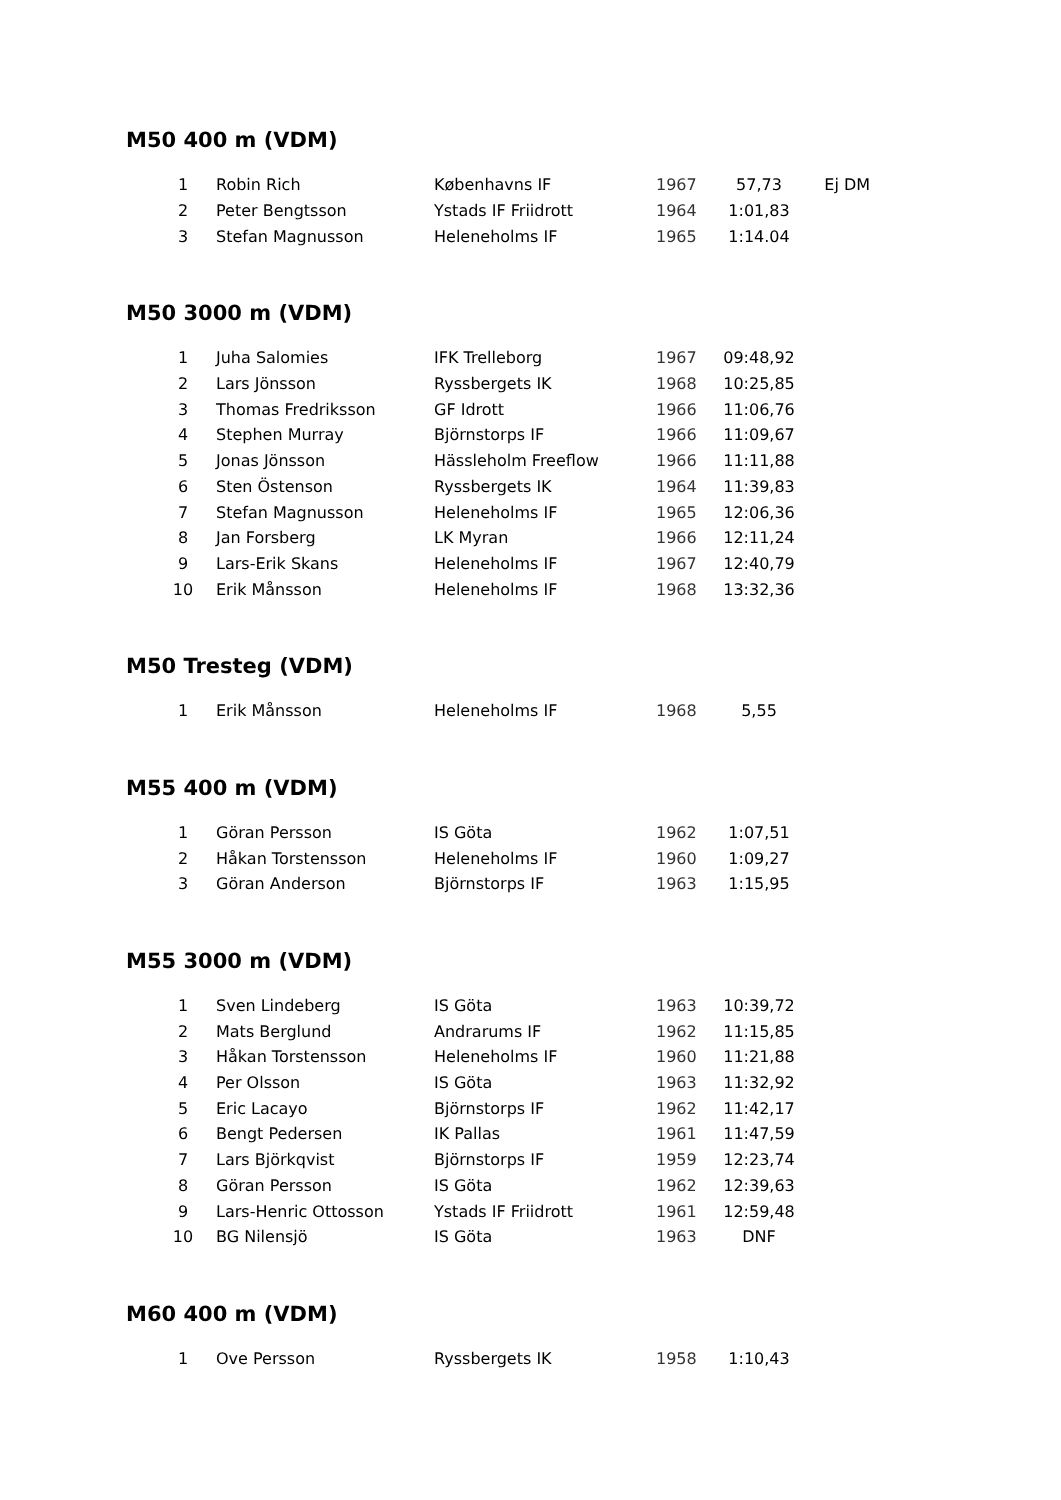M50 400 m (VDM)
| 1 | Robin Rich | Københavns IF | 1967 | 57,73 | Ej DM |
| 2 | Peter Bengtsson | Ystads IF Friidrott | 1964 | 1:01,83 | |
| 3 | Stefan Magnusson | Heleneholms IF | 1965 | 1:14.04 | |
M50 3000 m (VDM)
| 1 | Juha Salomies | IFK Trelleborg | 1967 | 09:48,92 |
| 2 | Lars Jönsson | Ryssbergets IK | 1968 | 10:25,85 |
| 3 | Thomas Fredriksson | GF Idrott | 1966 | 11:06,76 |
| 4 | Stephen Murray | Björnstorps IF | 1966 | 11:09,67 |
| 5 | Jonas Jönsson | Hässleholm Freeflow | 1966 | 11:11,88 |
| 6 | Sten Östenson | Ryssbergets IK | 1964 | 11:39,83 |
| 7 | Stefan Magnusson | Heleneholms IF | 1965 | 12:06,36 |
| 8 | Jan Forsberg | LK Myran | 1966 | 12:11,24 |
| 9 | Lars-Erik Skans | Heleneholms IF | 1967 | 12:40,79 |
| 10 | Erik Månsson | Heleneholms IF | 1968 | 13:32,36 |
M50 Tresteg (VDM)
| 1 | Erik Månsson | Heleneholms IF | 1968 | 5,55 |
M55 400 m (VDM)
| 1 | Göran Persson | IS Göta | 1962 | 1:07,51 |
| 2 | Håkan Torstensson | Heleneholms IF | 1960 | 1:09,27 |
| 3 | Göran Anderson | Björnstorps IF | 1963 | 1:15,95 |
M55 3000 m (VDM)
| 1 | Sven Lindeberg | IS Göta | 1963 | 10:39,72 |
| 2 | Mats Berglund | Andrarums IF | 1962 | 11:15,85 |
| 3 | Håkan Torstensson | Heleneholms IF | 1960 | 11:21,88 |
| 4 | Per Olsson | IS Göta | 1963 | 11:32,92 |
| 5 | Eric Lacayo | Björnstorps IF | 1962 | 11:42,17 |
| 6 | Bengt Pedersen | IK Pallas | 1961 | 11:47,59 |
| 7 | Lars Björkqvist | Björnstorps IF | 1959 | 12:23,74 |
| 8 | Göran Persson | IS Göta | 1962 | 12:39,63 |
| 9 | Lars-Henric Ottosson | Ystads IF Friidrott | 1961 | 12:59,48 |
| 10 | BG Nilensjö | IS Göta | 1963 | DNF |
M60 400 m (VDM)
| 1 | Ove Persson | Ryssbergets IK | 1958 | 1:10,43 |